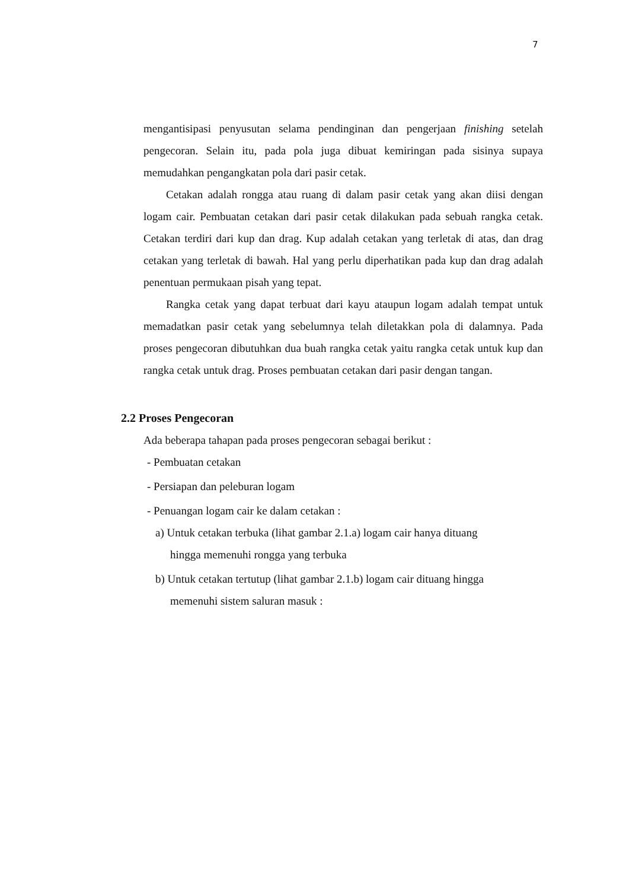7
mengantisipasi penyusutan selama pendinginan dan pengerjaan finishing setelah pengecoran. Selain itu, pada pola juga dibuat kemiringan pada sisinya supaya memudahkan pengangkatan pola dari pasir cetak.
Cetakan adalah rongga atau ruang di dalam pasir cetak yang akan diisi dengan logam cair. Pembuatan cetakan dari pasir cetak dilakukan pada sebuah rangka cetak. Cetakan terdiri dari kup dan drag. Kup adalah cetakan yang terletak di atas, dan drag cetakan yang terletak di bawah. Hal yang perlu diperhatikan pada kup dan drag adalah penentuan permukaan pisah yang tepat.
Rangka cetak yang dapat terbuat dari kayu ataupun logam adalah tempat untuk memadatkan pasir cetak yang sebelumnya telah diletakkan pola di dalamnya. Pada proses pengecoran dibutuhkan dua buah rangka cetak yaitu rangka cetak untuk kup dan rangka cetak untuk drag. Proses pembuatan cetakan dari pasir dengan tangan.
2.2 Proses Pengecoran
Ada beberapa tahapan pada proses pengecoran sebagai berikut :
- Pembuatan cetakan
- Persiapan dan peleburan logam
- Penuangan logam cair ke dalam cetakan :
a) Untuk cetakan terbuka (lihat gambar 2.1.a) logam cair hanya dituang
hingga memenuhi rongga yang terbuka
b) Untuk cetakan tertutup (lihat gambar 2.1.b) logam cair dituang hingga
memenuhi sistem saluran masuk :